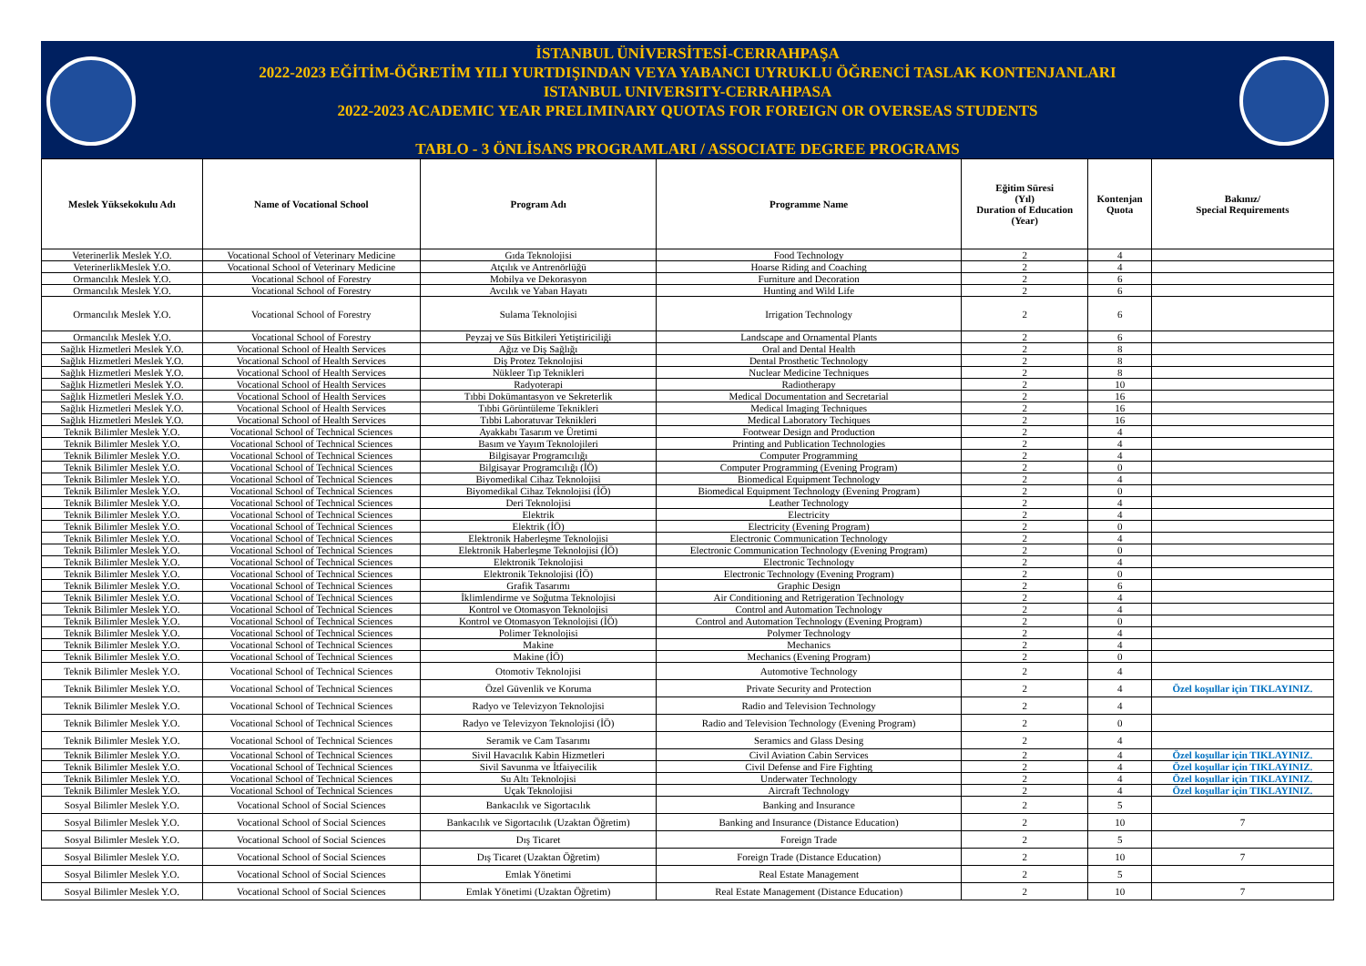İSTANBUL ÜNİVERSİTESİ-CERRAHPAŞA
2022-2023 EĞİTİM-ÖĞRETİM YILI YURTDIŞINDAN VEYA YABANCI UYRUKLU ÖĞRENCİ TASLAK KONTENJANLARI
ISTANBUL UNIVERSITY-CERRAHPASA
2022-2023 ACADEMIC YEAR PRELIMINARY QUOTAS FOR FOREIGN OR OVERSEAS STUDENTS
TABLO - 3 ÖNLİSANS PROGRAMLARI / ASSOCIATE DEGREE PROGRAMS
| Meslek Yüksekokulu Adı | Name of Vocational School | Program Adı | Programme Name | Eğitim Süresi (Yıl) Duration of Education (Year) | Kontenjan Quota | Bakınız/ Special Requirements |
| --- | --- | --- | --- | --- | --- | --- |
| Veterinerlik Meslek Y.O. | Vocational School of Veterinary Medicine | Gıda Teknolojisi | Food Technology | 2 | 4 | |
| VeterinerlikMeslek Y.O. | Vocational School of Veterinary Medicine | Atçılık ve Antrenörlüğü | Hoarse Riding and Coaching | 2 | 4 | |
| Ormancılık Meslek Y.O. | Vocational School of Forestry | Mobilya ve Dekorasyon | Furniture and Decoration | 2 | 6 | |
| Ormancılık Meslek Y.O. | Vocational School of Forestry | Avcılık ve Yaban Hayatı | Hunting and Wild Life | 2 | 6 | |
| Ormancılık Meslek Y.O. | Vocational School of Forestry | Sulama Teknolojisi | Irrigation Technology | 2 | 6 | |
| Ormancılık Meslek Y.O. | Vocational School of Forestry | Peyzaj ve Süs Bitkileri Yetiştiriciliği | Landscape and Ornamental Plants | 2 | 6 | |
| Sağlık Hizmetleri Meslek Y.O. | Vocational School of Health Services | Ağız ve Diş Sağlığı | Oral and Dental Health | 2 | 8 | |
| Sağlık Hizmetleri Meslek Y.O. | Vocational School of Health Services | Diş Protez Teknolojisi | Dental Prosthetic Technology | 2 | 8 | |
| Sağlık Hizmetleri Meslek Y.O. | Vocational School of Health Services | Nükleer Tıp Teknikleri | Nuclear Medicine Techniques | 2 | 8 | |
| Sağlık Hizmetleri Meslek Y.O. | Vocational School of Health Services | Radyoterapi | Radiotherapy | 2 | 10 | |
| Sağlık Hizmetleri Meslek Y.O. | Vocational School of Health Services | Tıbbi Dokümantasyon ve Sekreterlik | Medical Documentation and Secretarial | 2 | 16 | |
| Sağlık Hizmetleri Meslek Y.O. | Vocational School of Health Services | Tıbbi Görüntüleme Teknikleri | Medical Imaging Techniques | 2 | 16 | |
| Sağlık Hizmetleri Meslek Y.O. | Vocational School of Health Services | Tıbbi Laboratuvar Teknikleri | Medical Laboratory Techiques | 2 | 16 | |
| Teknik Bilimler Meslek Y.O. | Vocational School of Technical Sciences | Ayakkabı Tasarım ve Üretimi | Footwear Design and Production | 2 | 4 | |
| Teknik Bilimler Meslek Y.O. | Vocational School of Technical Sciences | Basım ve Yayım Teknolojileri | Printing and Publication Technologies | 2 | 4 | |
| Teknik Bilimler Meslek Y.O. | Vocational School of Technical Sciences | Bilgisayar Programcılığı | Computer Programming | 2 | 4 | |
| Teknik Bilimler Meslek Y.O. | Vocational School of Technical Sciences | Bilgisayar Programcılığı (İÖ) | Computer Programming (Evening Program) | 2 | 0 | |
| Teknik Bilimler Meslek Y.O. | Vocational School of Technical Sciences | Biyomedikal Cihaz Teknolojisi | Biomedical Equipment Technology | 2 | 4 | |
| Teknik Bilimler Meslek Y.O. | Vocational School of Technical Sciences | Biyomedikal Cihaz Teknolojisi (İÖ) | Biomedical Equipment Technology (Evening Program) | 2 | 0 | |
| Teknik Bilimler Meslek Y.O. | Vocational School of Technical Sciences | Deri Teknolojisi | Leather Technology | 2 | 4 | |
| Teknik Bilimler Meslek Y.O. | Vocational School of Technical Sciences | Elektrik | Electricity | 2 | 4 | |
| Teknik Bilimler Meslek Y.O. | Vocational School of Technical Sciences | Elektrik (İÖ) | Electricity (Evening Program) | 2 | 0 | |
| Teknik Bilimler Meslek Y.O. | Vocational School of Technical Sciences | Elektronik Haberleşme Teknolojisi | Electronic Communication Technology | 2 | 4 | |
| Teknik Bilimler Meslek Y.O. | Vocational School of Technical Sciences | Elektronik Haberleşme Teknolojisi (İÖ) | Electronic Communication Technology (Evening Program) | 2 | 0 | |
| Teknik Bilimler Meslek Y.O. | Vocational School of Technical Sciences | Elektronik Teknolojisi | Electronic Technology | 2 | 4 | |
| Teknik Bilimler Meslek Y.O. | Vocational School of Technical Sciences | Elektronik Teknolojisi (İÖ) | Electronic Technology (Evening Program) | 2 | 0 | |
| Teknik Bilimler Meslek Y.O. | Vocational School of Technical Sciences | Grafik Tasarımı | Graphic Design | 2 | 6 | |
| Teknik Bilimler Meslek Y.O. | Vocational School of Technical Sciences | İklimlendirme ve Soğutma Teknolojisi | Air Conditioning and Retrigeration Technology | 2 | 4 | |
| Teknik Bilimler Meslek Y.O. | Vocational School of Technical Sciences | Kontrol ve Otomasyon Teknolojisi | Control and Automation Technology | 2 | 4 | |
| Teknik Bilimler Meslek Y.O. | Vocational School of Technical Sciences | Kontrol ve Otomasyon Teknolojisi (İÖ) | Control and Automation Technology (Evening Program) | 2 | 0 | |
| Teknik Bilimler Meslek Y.O. | Vocational School of Technical Sciences | Polimer Teknolojisi | Polymer Technology | 2 | 4 | |
| Teknik Bilimler Meslek Y.O. | Vocational School of Technical Sciences | Makine | Mechanics | 2 | 4 | |
| Teknik Bilimler Meslek Y.O. | Vocational School of Technical Sciences | Makine (İÖ) | Mechanics (Evening Program) | 2 | 0 | |
| Teknik Bilimler Meslek Y.O. | Vocational School of Technical Sciences | Otomotiv Teknolojisi | Automotive Technology | 2 | 4 | |
| Teknik Bilimler Meslek Y.O. | Vocational School of Technical Sciences | Özel Güvenlik ve Koruma | Private Security and Protection | 2 | 4 | Özel koşullar için TIKLAYINIZ. |
| Teknik Bilimler Meslek Y.O. | Vocational School of Technical Sciences | Radyo ve Televizyon Teknolojisi | Radio and Television Technology | 2 | 4 | |
| Teknik Bilimler Meslek Y.O. | Vocational School of Technical Sciences | Radyo ve Televizyon Teknolojisi (İÖ) | Radio and Television Technology (Evening Program) | 2 | 0 | |
| Teknik Bilimler Meslek Y.O. | Vocational School of Technical Sciences | Seramik ve Cam Tasarımı | Seramics and Glass Desing | 2 | 4 | |
| Teknik Bilimler Meslek Y.O. | Vocational School of Technical Sciences | Sivil Havacılık Kabin Hizmetleri | Civil Aviation Cabin Services | 2 | 4 | Özel koşullar için TIKLAYINIZ. |
| Teknik Bilimler Meslek Y.O. | Vocational School of Technical Sciences | Sivil Savunma ve İtfaiyecilik | Civil Defense and Fire Fighting | 2 | 4 | Özel koşullar için TIKLAYINIZ. |
| Teknik Bilimler Meslek Y.O. | Vocational School of Technical Sciences | Su Altı Teknolojisi | Underwater Technology | 2 | 4 | Özel koşullar için TIKLAYINIZ. |
| Teknik Bilimler Meslek Y.O. | Vocational School of Technical Sciences | Uçak Teknolojisi | Aircraft Technology | 2 | 4 | Özel koşullar için TIKLAYINIZ. |
| Sosyal Bilimler Meslek Y.O. | Vocational School of Social Sciences | Bankacılık ve Sigortacılık | Banking and Insurance | 2 | 5 | |
| Sosyal Bilimler Meslek Y.O. | Vocational School of Social Sciences | Bankacılık ve Sigortacılık (Uzaktan Öğretim) | Banking and Insurance (Distance Education) | 2 | 10 | 7 |
| Sosyal Bilimler Meslek Y.O. | Vocational School of Social Sciences | Dış Ticaret | Foreign Trade | 2 | 5 | |
| Sosyal Bilimler Meslek Y.O. | Vocational School of Social Sciences | Dış Ticaret (Uzaktan Öğretim) | Foreign Trade (Distance Education) | 2 | 10 | 7 |
| Sosyal Bilimler Meslek Y.O. | Vocational School of Social Sciences | Emlak Yönetimi | Real Estate Management | 2 | 5 | |
| Sosyal Bilimler Meslek Y.O. | Vocational School of Social Sciences | Emlak Yönetimi (Uzaktan Öğretim) | Real Estate Management (Distance Education) | 2 | 10 | 7 |